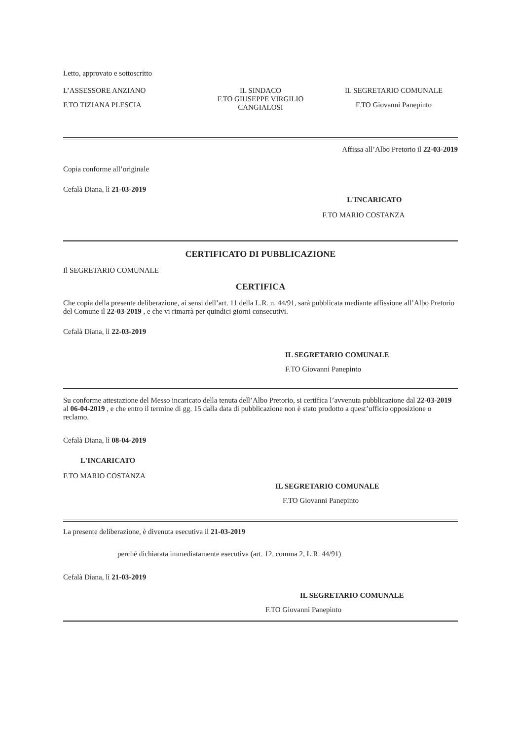Letto, approvato e sottoscritto
L’ASSESSORE ANZIANO
F.TO TIZIANA PLESCIA
IL SINDACO
F.TO GIUSEPPE VIRGILIO CANGIALOSI
IL SEGRETARIO COMUNALE
F.TO Giovanni Panepinto
Copia conforme all’originale
Cefalà Diana, lì 21-03-2019
Affissa all’Albo Pretorio il 22-03-2019
L'INCARICATO
F.TO MARIO COSTANZA
CERTIFICATO DI PUBBLICAZIONE
Il SEGRETARIO COMUNALE
CERTIFICA
Che copia della presente deliberazione, ai sensi dell’art. 11 della L.R. n. 44/91, sarà pubblicata mediante affissione all’Albo Pretorio del Comune il 22-03-2019 , e che vi rimarrà per quindici giorni consecutivi.
Cefalà Diana, lì 22-03-2019
IL SEGRETARIO COMUNALE
F.TO Giovanni Panepinto
Su conforme attestazione del Messo incaricato della tenuta dell’Albo Pretorio, si certifica l’avvenuta pubblicazione dal 22-03-2019 al 06-04-2019 , e che entro il termine di gg. 15 dalla data di pubblicazione non è stato prodotto a quest’ufficio opposizione o reclamo.
Cefalà Diana, lì 08-04-2019
L'INCARICATO
F.TO MARIO COSTANZA
IL SEGRETARIO COMUNALE
F.TO Giovanni Panepinto
La presente deliberazione, è divenuta esecutiva il 21-03-2019
perché dichiarata immediatamente esecutiva (art. 12, comma 2, L.R. 44/91)
Cefalà Diana, lì 21-03-2019
IL SEGRETARIO COMUNALE
F.TO Giovanni Panepinto